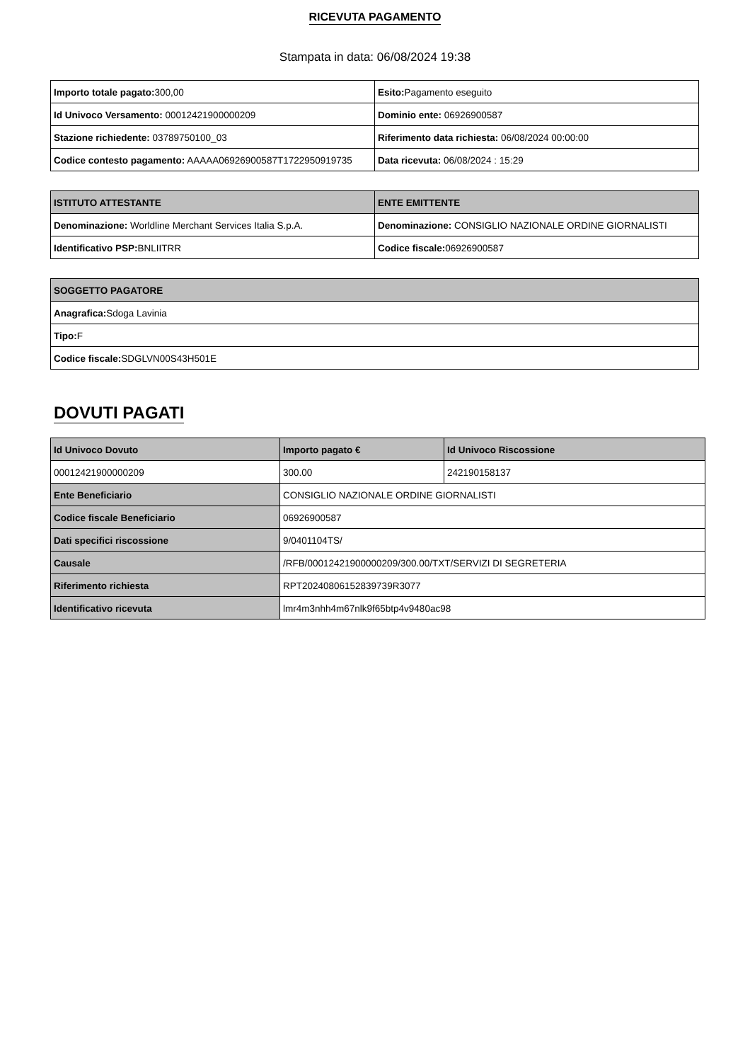RICEVUTA PAGAMENTO
Stampata in data: 06/08/2024 19:38
| Importo totale pagato: 300,00 | Esito: Pagamento eseguito |
| Id Univoco Versamento: 00012421900000209 | Dominio ente: 06926900587 |
| Stazione richiedente: 03789750100_03 | Riferimento data richiesta: 06/08/2024 00:00:00 |
| Codice contesto pagamento: AAAAA06926900587T1722950919735 | Data ricevuta: 06/08/2024 : 15:29 |
| ISTITUTO ATTESTANTE | ENTE EMITTENTE |
| --- | --- |
| Denominazione: Worldline Merchant Services Italia S.p.A. | Denominazione: CONSIGLIO NAZIONALE ORDINE GIORNALISTI |
| Identificativo PSP: BNLIITRR | Codice fiscale: 06926900587 |
| SOGGETTO PAGATORE |
| --- |
| Anagrafica: Sdoga Lavinia |
| Tipo: F |
| Codice fiscale: SDGLVN00S43H501E |
DOVUTI PAGATI
| Id Univoco Dovuto | Importo pagato € | Id Univoco Riscossione |
| --- | --- | --- |
| 00012421900000209 | 300.00 | 242190158137 |
| Ente Beneficiario | CONSIGLIO NAZIONALE ORDINE GIORNALISTI | |
| Codice fiscale Beneficiario | 06926900587 | |
| Dati specifici riscossione | 9/0401104TS/ | |
| Causale | /RFB/00012421900000209/300.00/TXT/SERVIZI DI SEGRETERIA | |
| Riferimento richiesta | RPT20240806152839739R3077 | |
| Identificativo ricevuta | lmr4m3nhh4m67nlk9f65btp4v9480ac98 | |